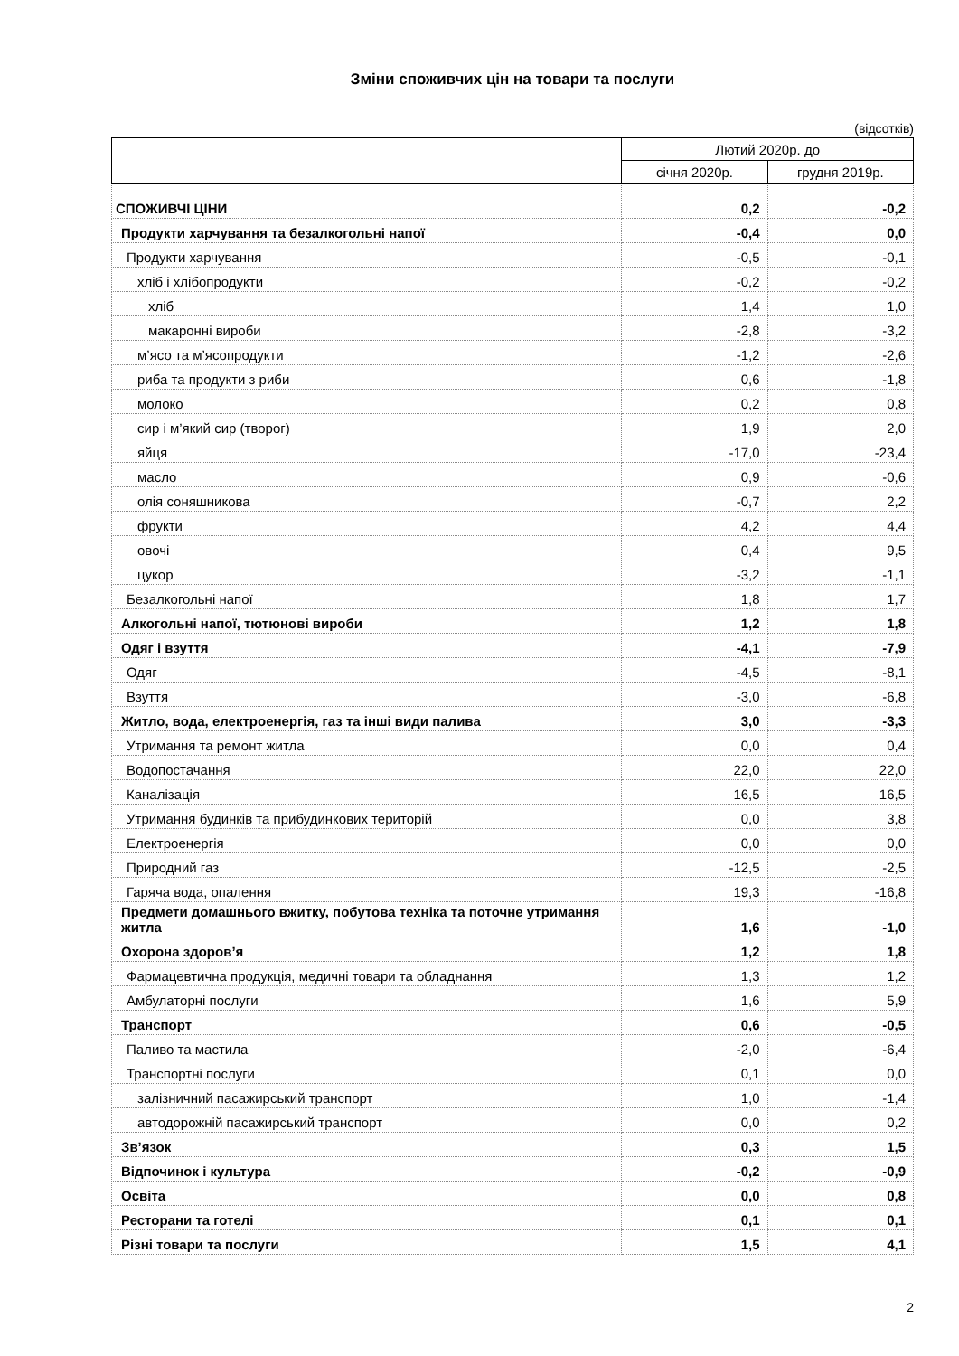Зміни споживчих цін на товари та послуги
(відсотків)
| | Лютий 2020р. до | |
| --- | --- | --- |
| | січня 2020р. | грудня 2019р. |
| СПОЖИВЧІ ЦІНИ | 0,2 | -0,2 |
| Продукти харчування та безалкогольні напої | -0,4 | 0,0 |
| Продукти харчування | -0,5 | -0,1 |
| хліб і хлібопродукти | -0,2 | -0,2 |
| хліб | 1,4 | 1,0 |
| макаронні вироби | -2,8 | -3,2 |
| м’ясо та м’ясопродукти | -1,2 | -2,6 |
| риба та продукти з риби | 0,6 | -1,8 |
| молоко | 0,2 | 0,8 |
| сир і м’який сир (творог) | 1,9 | 2,0 |
| яйця | -17,0 | -23,4 |
| масло | 0,9 | -0,6 |
| олія соняшникова | -0,7 | 2,2 |
| фрукти | 4,2 | 4,4 |
| овочі | 0,4 | 9,5 |
| цукор | -3,2 | -1,1 |
| Безалкогольні напої | 1,8 | 1,7 |
| Алкогольні напої, тютюнові вироби | 1,2 | 1,8 |
| Одяг і взуття | -4,1 | -7,9 |
| Одяг | -4,5 | -8,1 |
| Взуття | -3,0 | -6,8 |
| Житло, вода, електроенергія, газ та інші види палива | 3,0 | -3,3 |
| Утримання та ремонт житла | 0,0 | 0,4 |
| Водопостачання | 22,0 | 22,0 |
| Каналізація | 16,5 | 16,5 |
| Утримання будинків та прибудинкових територій | 0,0 | 3,8 |
| Електроенергія | 0,0 | 0,0 |
| Природний газ | -12,5 | -2,5 |
| Гаряча вода, опалення | 19,3 | -16,8 |
| Предмети домашнього вжитку, побутова техніка та поточне утримання житла | 1,6 | -1,0 |
| Охорона здоров’я | 1,2 | 1,8 |
| Фармацевтична продукція, медичні товари та обладнання | 1,3 | 1,2 |
| Амбулаторні послуги | 1,6 | 5,9 |
| Транспорт | 0,6 | -0,5 |
| Паливо та мастила | -2,0 | -6,4 |
| Транспортні послуги | 0,1 | 0,0 |
| залізничний пасажирський транспорт | 1,0 | -1,4 |
| автодорожній пасажирський транспорт | 0,0 | 0,2 |
| Зв’язок | 0,3 | 1,5 |
| Відпочинок і культура | -0,2 | -0,9 |
| Освіта | 0,0 | 0,8 |
| Ресторани та готелі | 0,1 | 0,1 |
| Різні товари та послуги | 1,5 | 4,1 |
2